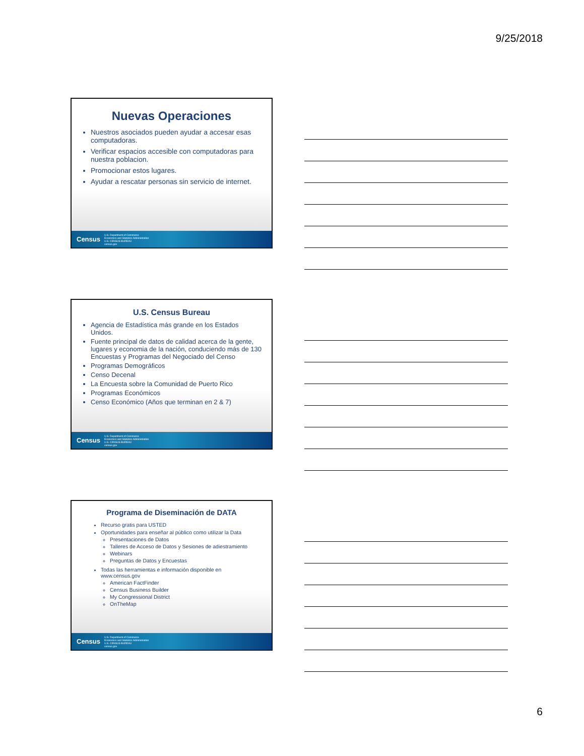9/25/2018
Nuevas Operaciones
Nuestros asociados pueden ayudar a accesar esas computadoras.
Verificar espacios accesible con computadoras para nuestra poblacion.
Promocionar estos lugares.
Ayudar a rescatar personas sin servicio de internet.
Census U.S. Department of Commerce
Economics and Statistics Administration
U.S. CENSUS BUREAU
census.gov
U.S. Census Bureau
Agencia de Estadística más grande en los Estados Unidos.
Fuente principal de datos de calidad acerca de la gente, lugares y economia de la nación, conduciendo más de 130 Encuestas y Programas del Negociado del Censo
Programas Demográficos
Censo Decenal
La Encuesta sobre la Comunidad de Puerto Rico
Programas Económicos
Censo Económico (Años que terminan en 2 & 7)
Census U.S. Department of Commerce
Economics and Statistics Administration
U.S. CENSUS BUREAU
census.gov
Programa de Diseminación de DATA
Recurso gratis para USTED
Oportunidades para enseñar al público como utilizar la Data
Presentaciones de Datos
Talleres de Acceso de Datos y Sesiones de adiestramiento
Webinars
Preguntas de Datos y Encuestas
Todas las herramientas e información disponible en www.census.gov
American FactFinder
Census Business Builder
My Congressional District
OnTheMap
Census U.S. Department of Commerce
Economics and Statistics Administration
U.S. CENSUS BUREAU
census.gov
6